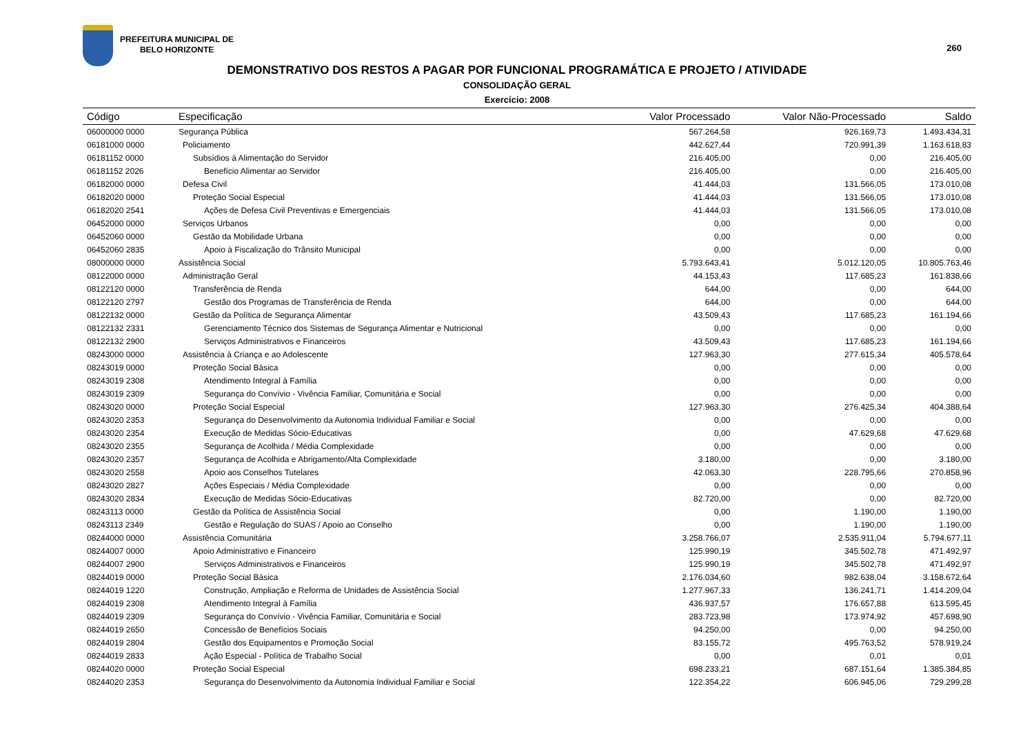PREFEITURA MUNICIPAL DE
BELO HORIZONTE
260
DEMONSTRATIVO DOS RESTOS A PAGAR POR FUNCIONAL PROGRAMÁTICA E PROJETO / ATIVIDADE
CONSOLIDAÇÃO GERAL
Exercício: 2008
| Código | Especificação | Valor Processado | Valor Não-Processado | Saldo |
| --- | --- | --- | --- | --- |
| 06000000 0000 | Segurança Pública | 567.264,58 | 926.169,73 | 1.493.434,31 |
| 06181000 0000 | Policiamento | 442.627,44 | 720.991,39 | 1.163.618,83 |
| 06181152 0000 | Subsídios à Alimentação do Servidor | 216.405,00 | 0,00 | 216.405,00 |
| 06181152 2026 | Benefício Alimentar ao Servidor | 216.405,00 | 0,00 | 216.405,00 |
| 06182000 0000 | Defesa Civil | 41.444,03 | 131.566,05 | 173.010,08 |
| 06182020 0000 | Proteção Social Especial | 41.444,03 | 131.566,05 | 173.010,08 |
| 06182020 2541 | Ações de Defesa Civil Preventivas e Emergenciais | 41.444,03 | 131.566,05 | 173.010,08 |
| 06452000 0000 | Serviços Urbanos | 0,00 | 0,00 | 0,00 |
| 06452060 0000 | Gestão da Mobilidade Urbana | 0,00 | 0,00 | 0,00 |
| 06452060 2835 | Apoio à Fiscalização do Trânsito Municipal | 0,00 | 0,00 | 0,00 |
| 08000000 0000 | Assistência Social | 5.793.643,41 | 5.012.120,05 | 10.805.763,46 |
| 08122000 0000 | Administração Geral | 44.153,43 | 117.685,23 | 161.838,66 |
| 08122120 0000 | Transferência de Renda | 644,00 | 0,00 | 644,00 |
| 08122120 2797 | Gestão dos Programas de Transferência de Renda | 644,00 | 0,00 | 644,00 |
| 08122132 0000 | Gestão da Política de Segurança Alimentar | 43.509,43 | 117.685,23 | 161.194,66 |
| 08122132 2331 | Gerenciamento Técnico dos Sistemas de Segurança Alimentar e Nutricional | 0,00 | 0,00 | 0,00 |
| 08122132 2900 | Serviços Administrativos e Financeiros | 43.509,43 | 117.685,23 | 161.194,66 |
| 08243000 0000 | Assistência à Criança e ao Adolescente | 127.963,30 | 277.615,34 | 405.578,64 |
| 08243019 0000 | Proteção Social Básica | 0,00 | 0,00 | 0,00 |
| 08243019 2308 | Atendimento Integral à Família | 0,00 | 0,00 | 0,00 |
| 08243019 2309 | Segurança do Convívio - Vivência Familiar, Comunitária e Social | 0,00 | 0,00 | 0,00 |
| 08243020 0000 | Proteção Social Especial | 127.963,30 | 276.425,34 | 404.388,64 |
| 08243020 2353 | Segurança do Desenvolvimento da Autonomia Individual Familiar e Social | 0,00 | 0,00 | 0,00 |
| 08243020 2354 | Execução de Medidas Sócio-Educativas | 0,00 | 47.629,68 | 47.629,68 |
| 08243020 2355 | Segurança de Acolhida / Média Complexidade | 0,00 | 0,00 | 0,00 |
| 08243020 2357 | Segurança de Acolhida e Abrigamento/Alta Complexidade | 3.180,00 | 0,00 | 3.180,00 |
| 08243020 2558 | Apoio aos Conselhos Tutelares | 42.063,30 | 228.795,66 | 270.858,96 |
| 08243020 2827 | Ações Especiais / Média Complexidade | 0,00 | 0,00 | 0,00 |
| 08243020 2834 | Execução de Medidas Sócio-Educativas | 82.720,00 | 0,00 | 82.720,00 |
| 08243113 0000 | Gestão da Política de Assistência Social | 0,00 | 1.190,00 | 1.190,00 |
| 08243113 2349 | Gestão e Regulação do SUAS / Apoio ao Conselho | 0,00 | 1.190,00 | 1.190,00 |
| 08244000 0000 | Assistência Comunitária | 3.258.766,07 | 2.535.911,04 | 5.794.677,11 |
| 08244007 0000 | Apoio Administrativo e Financeiro | 125.990,19 | 345.502,78 | 471.492,97 |
| 08244007 2900 | Serviços Administrativos e Financeiros | 125.990,19 | 345.502,78 | 471.492,97 |
| 08244019 0000 | Proteção Social Básica | 2.176.034,60 | 982.638,04 | 3.158.672,64 |
| 08244019 1220 | Construção, Ampliação e Reforma de Unidades de Assistência Social | 1.277.967,33 | 136.241,71 | 1.414.209,04 |
| 08244019 2308 | Atendimento Integral à Família | 436.937,57 | 176.657,88 | 613.595,45 |
| 08244019 2309 | Segurança do Convívio - Vivência Familiar, Comunitária e Social | 283.723,98 | 173.974,92 | 457.698,90 |
| 08244019 2650 | Concessão de Benefícios Sociais | 94.250,00 | 0,00 | 94.250,00 |
| 08244019 2804 | Gestão dos Equipamentos e Promoção Social | 83.155,72 | 495.763,52 | 578.919,24 |
| 08244019 2833 | Ação Especial - Política de Trabalho Social | 0,00 | 0,01 | 0,01 |
| 08244020 0000 | Proteção Social Especial | 698.233,21 | 687.151,64 | 1.385.384,85 |
| 08244020 2353 | Segurança do Desenvolvimento da Autonomia Individual Familiar e Social | 122.354,22 | 606.945,06 | 729.299,28 |